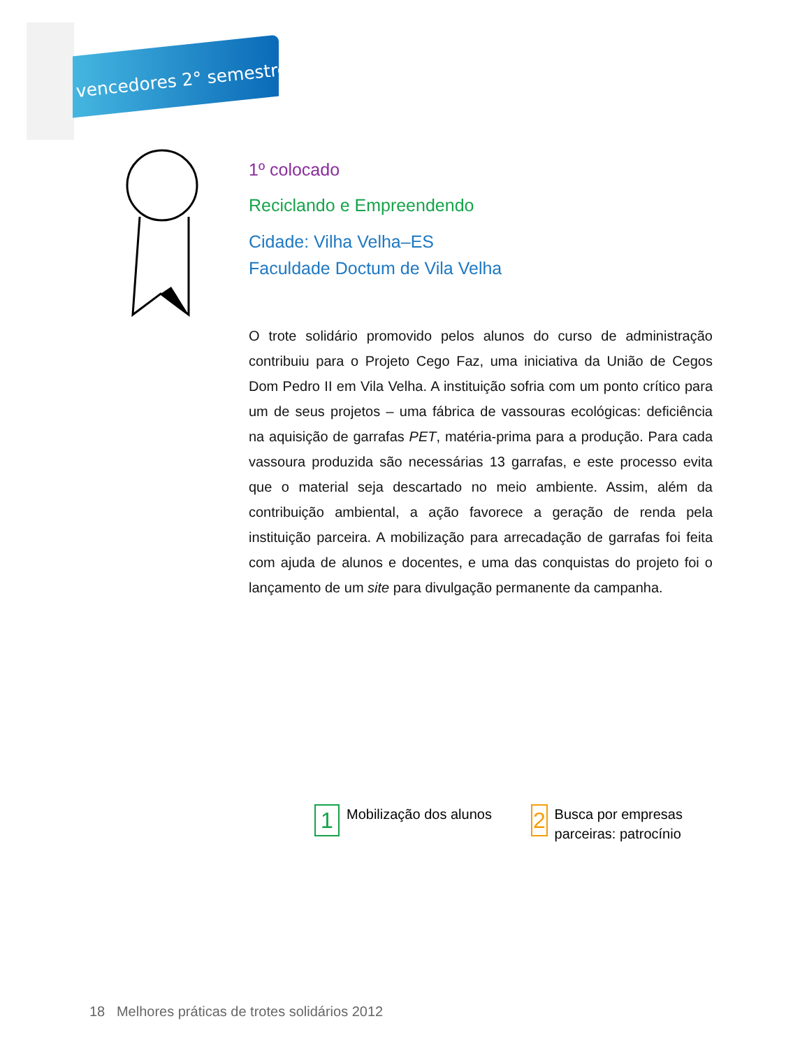vencedores 2° semestre
1º colocado
Reciclando e Empreendendo
Cidade: Vilha Velha–ES
Faculdade Doctum de Vila Velha
O trote solidário promovido pelos alunos do curso de administração contribuiu para o Projeto Cego Faz, uma iniciativa da União de Cegos Dom Pedro II em Vila Velha. A instituição sofria com um ponto crítico para um de seus projetos – uma fábrica de vassouras ecológicas: deficiência na aquisição de garrafas PET, matéria-prima para a produção. Para cada vassoura produzida são necessárias 13 garrafas, e este processo evita que o material seja descartado no meio ambiente. Assim, além da contribuição ambiental, a ação favorece a geração de renda pela instituição parceira. A mobilização para arrecadação de garrafas foi feita com ajuda de alunos e docentes, e uma das conquistas do projeto foi o lançamento de um site para divulgação permanente da campanha.
1
Mobilização dos alunos
2
Busca por empresas parceiras: patrocínio
18 Melhores práticas de trotes solidários 2012